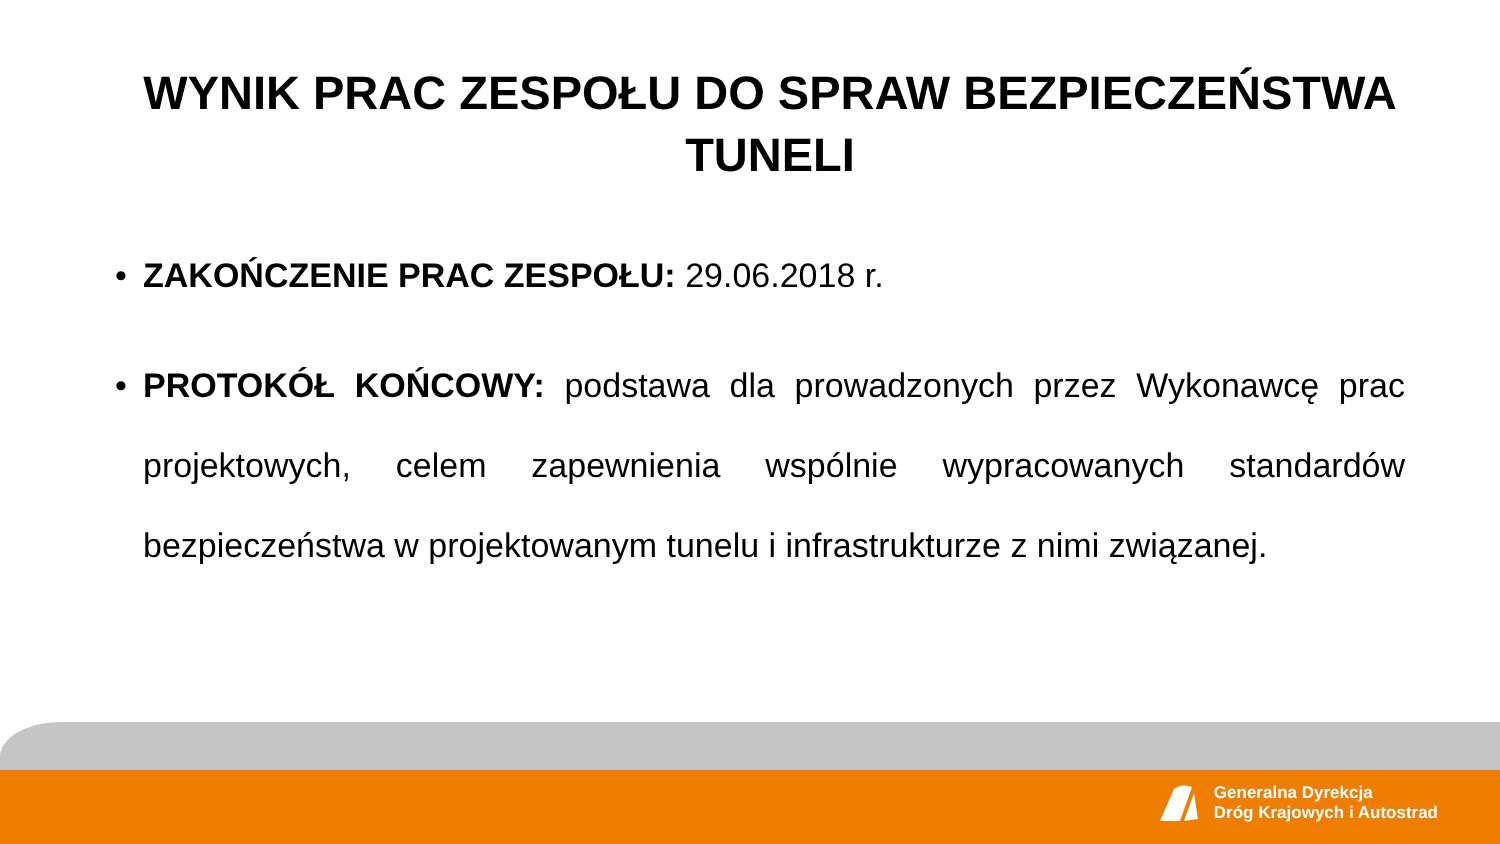WYNIK PRAC ZESPOŁU DO SPRAW BEZPIECZEŃSTWA
TUNELI
• ZAKOŃCZENIE PRAC ZESPOŁU: 29.06.2018 r.
• PROTOKÓŁ KOŃCOWY: podstawa dla prowadzonych przez Wykonawcę prac projektowych, celem zapewnienia wspólnie wypracowanych standardów bezpieczeństwa w projektowanym tunelu i infrastrukturze z nimi związanej.
Generalna Dyrekcja
Dróg Krajowych i Autostrad